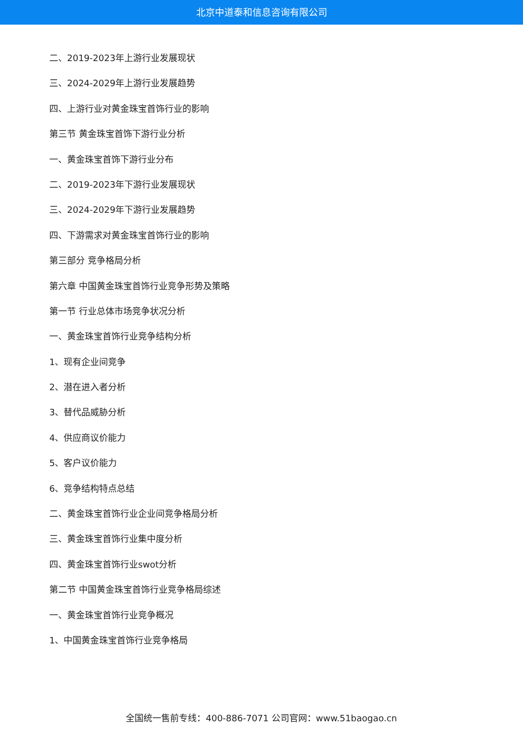北京中道泰和信息咨询有限公司
二、2019-2023年上游行业发展现状
三、2024-2029年上游行业发展趋势
四、上游行业对黄金珠宝首饰行业的影响
第三节 黄金珠宝首饰下游行业分析
一、黄金珠宝首饰下游行业分布
二、2019-2023年下游行业发展现状
三、2024-2029年下游行业发展趋势
四、下游需求对黄金珠宝首饰行业的影响
第三部分 竞争格局分析
第六章 中国黄金珠宝首饰行业竞争形势及策略
第一节 行业总体市场竞争状况分析
一、黄金珠宝首饰行业竞争结构分析
1、现有企业间竞争
2、潜在进入者分析
3、替代品威胁分析
4、供应商议价能力
5、客户议价能力
6、竞争结构特点总结
二、黄金珠宝首饰行业企业间竞争格局分析
三、黄金珠宝首饰行业集中度分析
四、黄金珠宝首饰行业swot分析
第二节 中国黄金珠宝首饰行业竞争格局综述
一、黄金珠宝首饰行业竞争概况
1、中国黄金珠宝首饰行业竞争格局
全国统一售前专线：400-886-7071 公司官网：www.51baogao.cn